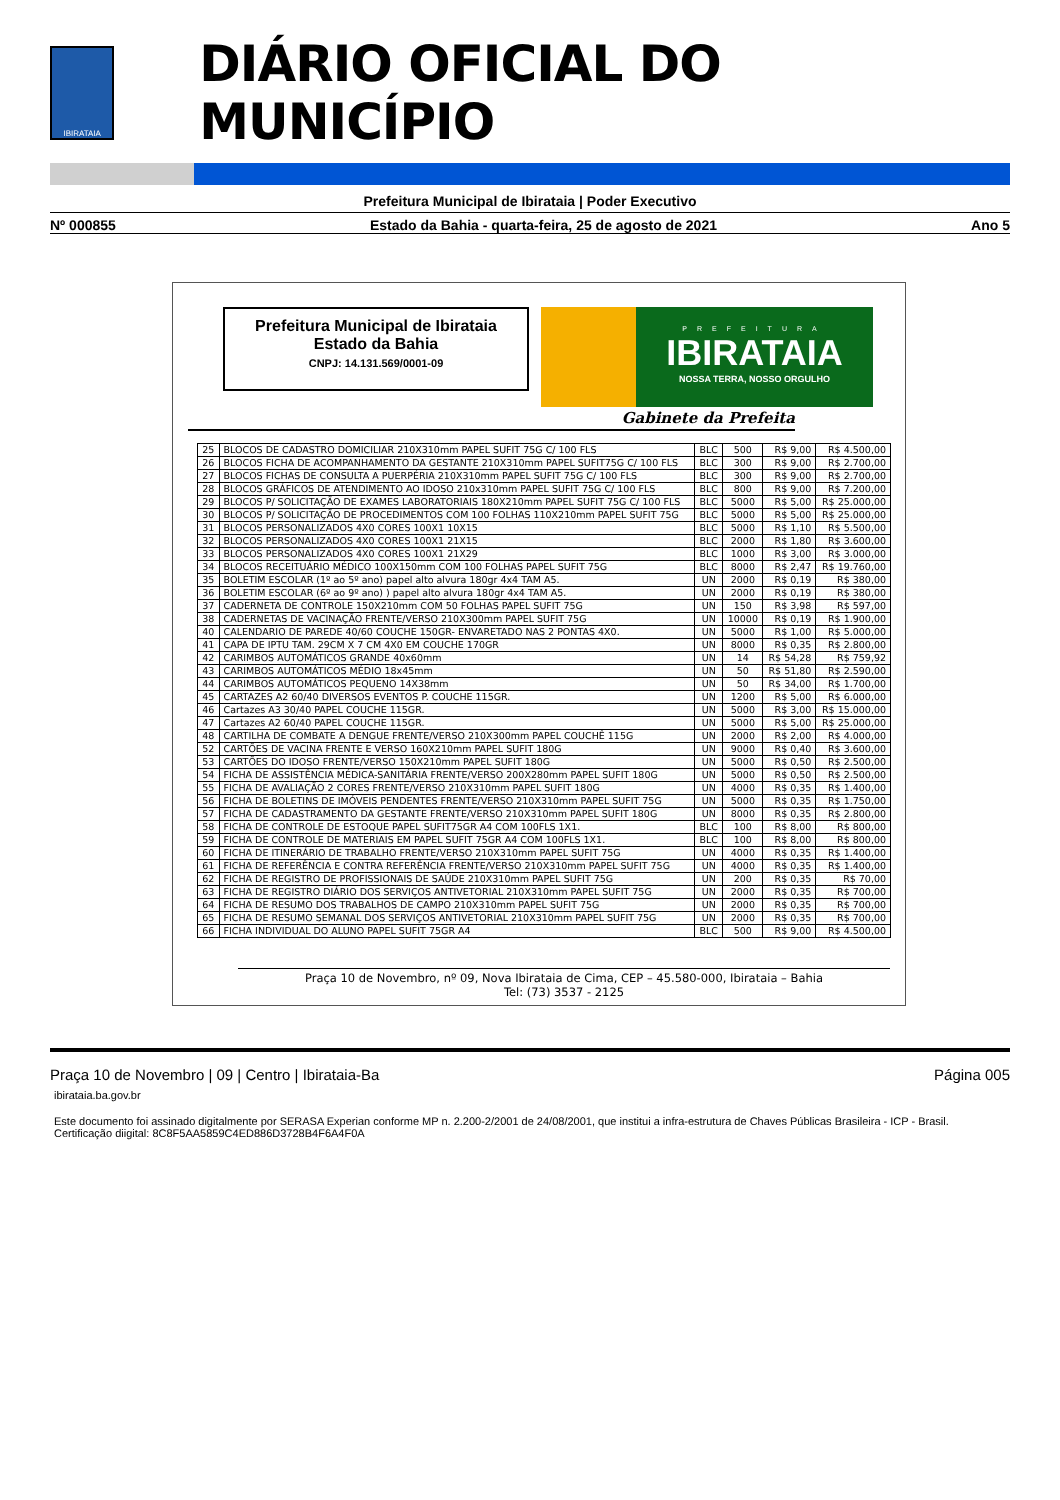IBIRATAIA
DIÁRIO OFICIAL DO MUNICÍPIO
Prefeitura Municipal de Ibirataia | Poder Executivo
Nº 000855 Estado da Bahia - quarta-feira, 25 de agosto de 2021 Ano 5
Prefeitura Municipal de Ibirataia
Estado da Bahia
CNPJ: 14.131.569/0001-09
PREFEITURA
IBIRATAIA
NOSSA TERRA, NOSSO ORGULHO
Gabinete da Prefeita
| 25 | BLOCOS DE CADASTRO DOMICILIAR 210X310mm PAPEL SUFIT 75G C/ 100 FLS | BLC | 500 | R$ 9,00 | R$ 4.500,00 |
| 26 | BLOCOS FICHA DE ACOMPANHAMENTO DA GESTANTE 210X310mm PAPEL SUFIT75G C/ 100 FLS | BLC | 300 | R$ 9,00 | R$ 2.700,00 |
| 27 | BLOCOS FICHAS DE CONSULTA A PUERPÉRIA 210X310mm PAPEL SUFIT 75G C/ 100 FLS | BLC | 300 | R$ 9,00 | R$ 2.700,00 |
| 28 | BLOCOS GRÁFICOS DE ATENDIMENTO AO IDOSO 210x310mm PAPEL SUFIT 75G C/ 100 FLS | BLC | 800 | R$ 9,00 | R$ 7.200,00 |
| 29 | BLOCOS P/ SOLICITAÇÃO DE EXAMES LABORATORIAIS 180X210mm PAPEL SUFIT 75G C/ 100 FLS | BLC | 5000 | R$ 5,00 | R$ 25.000,00 |
| 30 | BLOCOS P/ SOLICITAÇÃO DE PROCEDIMENTOS COM 100 FOLHAS 110X210mm PAPEL SUFIT 75G | BLC | 5000 | R$ 5,00 | R$ 25.000,00 |
| 31 | BLOCOS PERSONALIZADOS 4X0 CORES 100X1 10X15 | BLC | 5000 | R$ 1,10 | R$ 5.500,00 |
| 32 | BLOCOS PERSONALIZADOS 4X0 CORES 100X1 21X15 | BLC | 2000 | R$ 1,80 | R$ 3.600,00 |
| 33 | BLOCOS PERSONALIZADOS 4X0 CORES 100X1 21X29 | BLC | 1000 | R$ 3,00 | R$ 3.000,00 |
| 34 | BLOCOS RECEITUÁRIO MÉDICO 100X150mm COM 100 FOLHAS PAPEL SUFIT 75G | BLC | 8000 | R$ 2,47 | R$ 19.760,00 |
| 35 | BOLETIM ESCOLAR (1º ao 5º ano) papel alto alvura 180gr 4x4 TAM A5. | UN | 2000 | R$ 0,19 | R$ 380,00 |
| 36 | BOLETIM ESCOLAR (6º ao 9º ano) ) papel alto alvura 180gr 4x4 TAM A5. | UN | 2000 | R$ 0,19 | R$ 380,00 |
| 37 | CADERNETA DE CONTROLE 150X210mm COM 50 FOLHAS PAPEL SUFIT 75G | UN | 150 | R$ 3,98 | R$ 597,00 |
| 38 | CADERNETAS DE VACINAÇÃO FRENTE/VERSO 210X300mm PAPEL SUFIT 75G | UN | 10000 | R$ 0,19 | R$ 1.900,00 |
| 40 | CALENDARIO DE PAREDE 40/60 COUCHE 150GR- ENVARETADO NAS 2 PONTAS 4X0. | UN | 5000 | R$ 1,00 | R$ 5.000,00 |
| 41 | CAPA DE IPTU TAM. 29CM X 7 CM 4X0 EM COUCHE 170GR | UN | 8000 | R$ 0,35 | R$ 2.800,00 |
| 42 | CARIMBOS AUTOMÁTICOS GRANDE 40x60mm | UN | 14 | R$ 54,28 | R$ 759,92 |
| 43 | CARIMBOS AUTOMÁTICOS MÉDIO 18x45mm | UN | 50 | R$ 51,80 | R$ 2.590,00 |
| 44 | CARIMBOS AUTOMÁTICOS PEQUENO 14X38mm | UN | 50 | R$ 34,00 | R$ 1.700,00 |
| 45 | CARTAZES A2 60/40 DIVERSOS EVENTOS P. COUCHE 115GR. | UN | 1200 | R$ 5,00 | R$ 6.000,00 |
| 46 | Cartazes A3 30/40 PAPEL COUCHE 115GR. | UN | 5000 | R$ 3,00 | R$ 15.000,00 |
| 47 | Cartazes A2 60/40 PAPEL COUCHE 115GR. | UN | 5000 | R$ 5,00 | R$ 25.000,00 |
| 48 | CARTILHA DE COMBATE A DENGUE FRENTE/VERSO 210X300mm PAPEL COUCHÊ 115G | UN | 2000 | R$ 2,00 | R$ 4.000,00 |
| 52 | CARTÕES DE VACINA FRENTE E VERSO 160X210mm PAPEL SUFIT 180G | UN | 9000 | R$ 0,40 | R$ 3.600,00 |
| 53 | CARTÕES DO IDOSO FRENTE/VERSO 150X210mm PAPEL SUFIT 180G | UN | 5000 | R$ 0,50 | R$ 2.500,00 |
| 54 | FICHA DE ASSISTÊNCIA MÉDICA-SANITÁRIA FRENTE/VERSO 200X280mm PAPEL SUFIT 180G | UN | 5000 | R$ 0,50 | R$ 2.500,00 |
| 55 | FICHA DE AVALIAÇÃO 2 CORES FRENTE/VERSO 210X310mm PAPEL SUFIT 180G | UN | 4000 | R$ 0,35 | R$ 1.400,00 |
| 56 | FICHA DE BOLETINS DE IMÓVEIS PENDENTES FRENTE/VERSO 210X310mm PAPEL SUFIT 75G | UN | 5000 | R$ 0,35 | R$ 1.750,00 |
| 57 | FICHA DE CADASTRAMENTO DA GESTANTE FRENTE/VERSO 210X310mm PAPEL SUFIT 180G | UN | 8000 | R$ 0,35 | R$ 2.800,00 |
| 58 | FICHA DE CONTROLE DE ESTOQUE PAPEL SUFIT75GR A4 COM 100FLS 1X1. | BLC | 100 | R$ 8,00 | R$ 800,00 |
| 59 | FICHA DE CONTROLE DE MATERIAIS EM PAPEL SUFIT 75GR A4 COM 100FLS 1X1. | BLC | 100 | R$ 8,00 | R$ 800,00 |
| 60 | FICHA DE ITINERÁRIO DE TRABALHO FRENTE/VERSO 210X310mm PAPEL SUFIT 75G | UN | 4000 | R$ 0,35 | R$ 1.400,00 |
| 61 | FICHA DE REFERÊNCIA E CONTRA REFERÊNCIA FRENTE/VERSO 210X310mm PAPEL SUFIT 75G | UN | 4000 | R$ 0,35 | R$ 1.400,00 |
| 62 | FICHA DE REGISTRO DE PROFISSIONAIS DE SAÚDE 210X310mm PAPEL SUFIT 75G | UN | 200 | R$ 0,35 | R$ 70,00 |
| 63 | FICHA DE REGISTRO DIÁRIO DOS SERVIÇOS ANTIVETORIAL 210X310mm PAPEL SUFIT 75G | UN | 2000 | R$ 0,35 | R$ 700,00 |
| 64 | FICHA DE RESUMO DOS TRABALHOS DE CAMPO 210X310mm PAPEL SUFIT 75G | UN | 2000 | R$ 0,35 | R$ 700,00 |
| 65 | FICHA DE RESUMO SEMANAL DOS SERVIÇOS ANTIVETORIAL 210X310mm PAPEL SUFIT 75G | UN | 2000 | R$ 0,35 | R$ 700,00 |
| 66 | FICHA INDIVIDUAL DO ALUNO PAPEL SUFIT 75GR A4 | BLC | 500 | R$ 9,00 | R$ 4.500,00 |
Praça 10 de Novembro, nº 09, Nova Ibirataia de Cima, CEP – 45.580-000, Ibirataia – Bahia
Tel: (73) 3537 - 2125
Praça 10 de Novembro | 09 | Centro | Ibirataia-Ba Página 005
ibirataia.ba.gov.br
Este documento foi assinado digitalmente por SERASA Experian conforme MP n. 2.200-2/2001 de 24/08/2001, que institui a infra-estrutura de Chaves Públicas Brasileira - ICP - Brasil. Certificação diigital: 8C8F5AA5859C4ED886D3728B4F6A4F0A